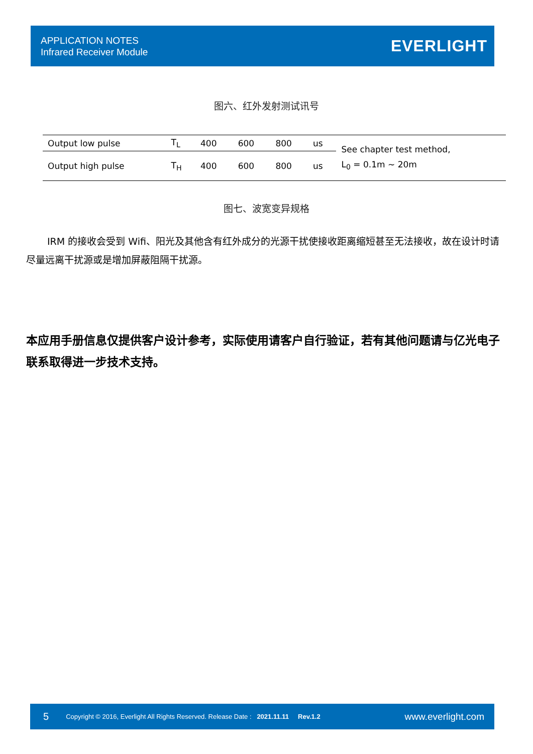APPLICATION NOTES
Infrared Receiver Module
EVERLIGHT
图六、红外发射测试讯号
| Output low pulse | T<sub>L</sub> | 400 | 600 | 800 | us | See chapter test method, L<sub>0</sub> = 0.1m ~ 20m |
| Output high pulse | T<sub>H</sub> | 400 | 600 | 800 | us | |
图七、波宽变异规格
IRM 的接收会受到 Wifi、阳光及其他含有红外成分的光源干扰使接收距离缩短甚至无法接收，故在设计时请尽量远离干扰源或是增加屏蔽阻隔干扰源。
本应用手册信息仅提供客户设计参考，实际使用请客户自行验证，若有其他问题请与亿光电子联系取得进一步技术支持。
5 Copyright © 2016, Everlight All Rights Reserved. Release Date : 2021.11.11 Rev.1.2 www.everlight.com